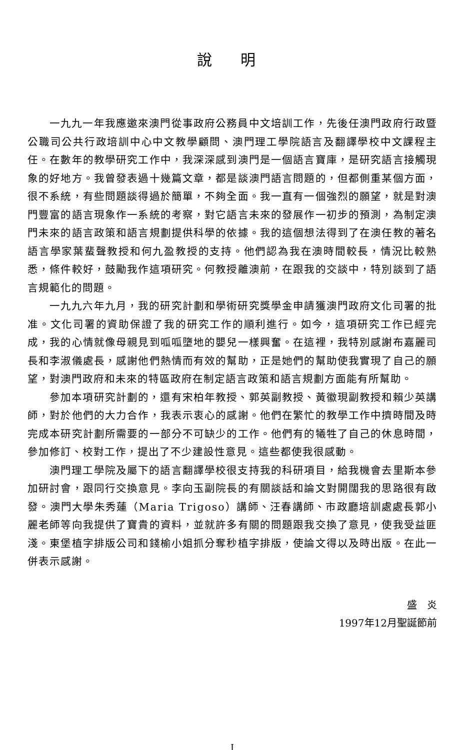說 明
一九九一年我應邀來澳門從事政府公務員中文培訓工作，先後任澳門政府行政暨公職司公共行政培訓中心中文教學顧問、澳門理工學院語言及翻譯學校中文課程主任。在數年的教學研究工作中，我深深感到澳門是一個語言寶庫，是研究語言接觸現象的好地方。我曾發表過十幾篇文章，都是談澳門語言問題的，但都側重某個方面，很不系統，有些問題談得過於簡單，不夠全面。我一直有一個強烈的願望，就是對澳門豐富的語言現象作一系統的考察，對它語言未來的發展作一初步的預測，為制定澳門未來的語言政策和語言規劃提供科學的依據。我的這個想法得到了在澳任教的著名語言學家葉蜚聲教授和何九盈教授的支持。他們認為我在澳時間較長，情況比較熟悉，條件較好，鼓勵我作這項研究。何教授離澳前，在跟我的交談中，特別談到了語言規範化的問題。
一九九六年九月，我的研究計劃和學術研究獎學金申請獲澳門政府文化司署的批准。文化司署的資助保證了我的研究工作的順利進行。如今，這項研究工作已經完成，我的心情就像母親見到呱呱墮地的嬰兒一樣興奮。在這裡，我特別感謝布嘉麗司長和李淑儀處長，感謝他們熱情而有效的幫助，正是她們的幫助使我實現了自己的願望，對澳門政府和未來的特區政府在制定語言政策和語言規劃方面能有所幫助。
參加本項研究計劃的，還有宋柏年教授、郭英副教授、黃徽現副教授和賴少英講師，對於他們的大力合作，我表示衷心的感謝。他們在繁忙的教學工作中擠時間及時完成本研究計劃所需要的一部分不可缺少的工作。他們有的犧牲了自己的休息時間，參加修訂、校對工作，提出了不少建設性意見。這些都使我很感動。
澳門理工學院及屬下的語言翻譯學校很支持我的科研項目，給我機會去里斯本參加研討會，跟同行交換意見。李向玉副院長的有關談話和論文對開闊我的思路很有啟發。澳門大學朱秀蓮（Maria Trigoso）講師、汪春講師、市政廳培訓處處長郭小麗老師等向我提供了寶貴的資料，並就許多有關的問題跟我交換了意見，使我受益匪淺。東堡植字排版公司和錢榆小姐抓分奪秒植字排版，使論文得以及時出版。在此一併表示感謝。
盛　炎　　　
1997年12月聖誕節前
I